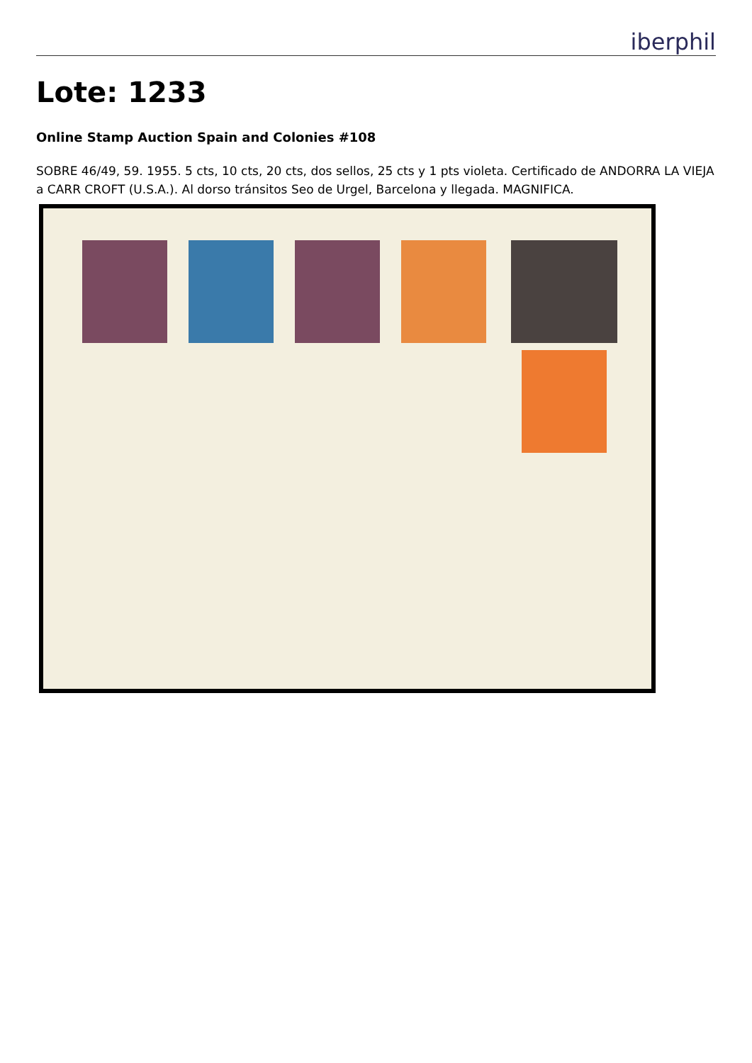iberphil
Lote: 1233
Online Stamp Auction Spain and Colonies #108
SOBRE 46/49, 59. 1955. 5 cts, 10 cts, 20 cts, dos sellos, 25 cts y 1 pts violeta. Certificado de ANDORRA LA VIEJA a CARR CROFT (U.S.A.). Al dorso tránsitos Seo de Urgel, Barcelona y llegada. MAGNIFICA.